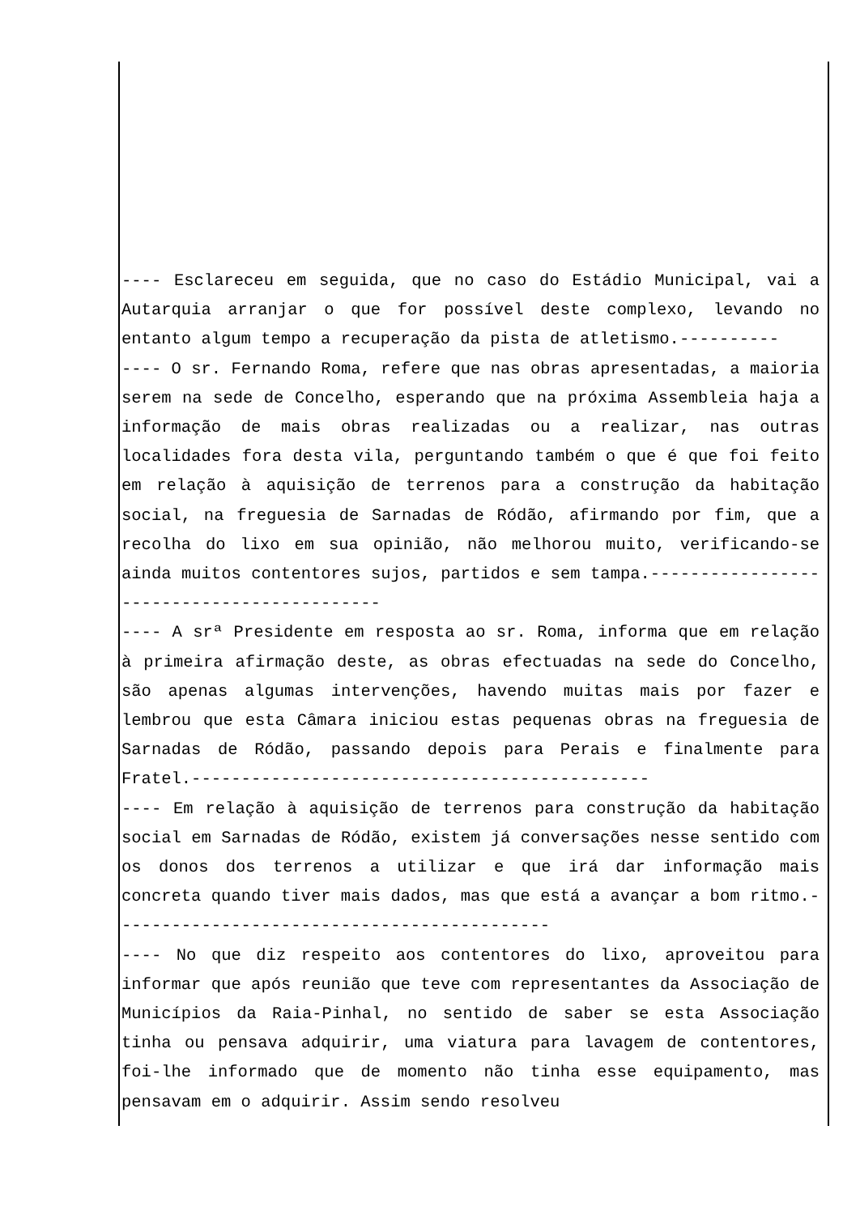---- Esclareceu em seguida, que no caso do Estádio Municipal, vai a Autarquia arranjar o que for possível deste complexo, levando no entanto algum tempo a recuperação da pista de atletismo.----------
---- O sr. Fernando Roma, refere que nas obras apresentadas, a maioria serem na sede de Concelho, esperando que na próxima Assembleia haja a informação de mais obras realizadas ou a realizar, nas outras localidades fora desta vila, perguntando também o que é que foi feito em relação à aquisição de terrenos para a construção da habitação social, na freguesia de Sarnadas de Ródão, afirmando por fim, que a recolha do lixo em sua opinião, não melhorou muito, verificando-se ainda muitos contentores sujos, partidos e sem tampa.-------------------------------------------
---- A srª Presidente em resposta ao sr. Roma, informa que em relação à primeira afirmação deste, as obras efectuadas na sede do Concelho, são apenas algumas intervenções, havendo muitas mais por fazer e lembrou que esta Câmara iniciou estas pequenas obras na freguesia de Sarnadas de Ródão, passando depois para Perais e finalmente para Fratel.----------------------------------------------
---- Em relação à aquisição de terrenos para construção da habitação social em Sarnadas de Ródão, existem já conversações nesse sentido com os donos dos terrenos a utilizar e que irá dar informação mais concreta quando tiver mais dados, mas que está a avançar a bom ritmo.--------------------------------------------
---- No que diz respeito aos contentores do lixo, aproveitou para informar que após reunião que teve com representantes da Associação de Municípios da Raia-Pinhal, no sentido de saber se esta Associação tinha ou pensava adquirir, uma viatura para lavagem de contentores, foi-lhe informado que de momento não tinha esse equipamento, mas pensavam em o adquirir. Assim sendo resolveu